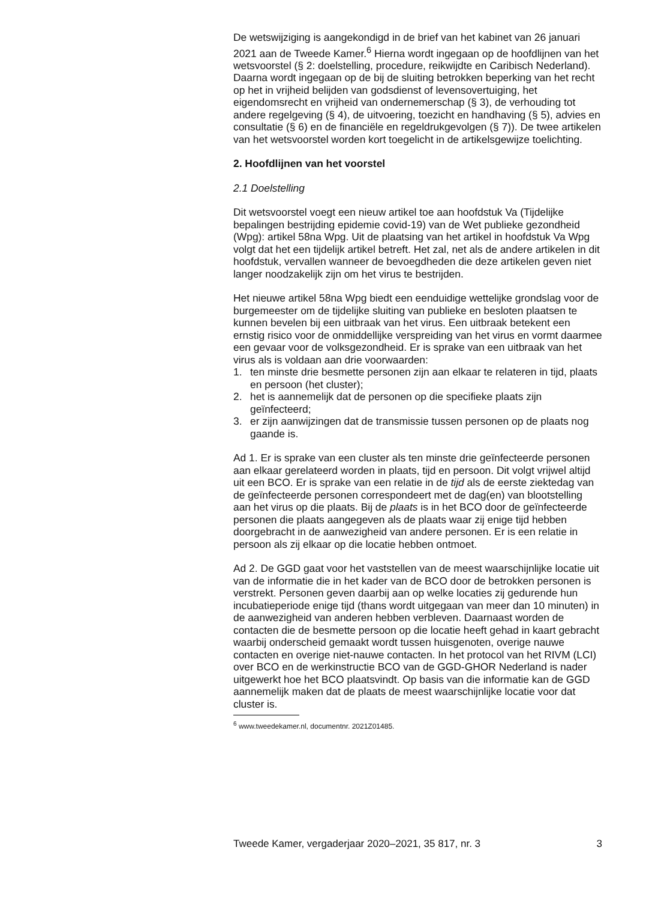De wetswijziging is aangekondigd in de brief van het kabinet van 26 januari 2021 aan de Tweede Kamer.<sup>6</sup> Hierna wordt ingegaan op de hoofdlijnen van het wetsvoorstel (§ 2: doelstelling, procedure, reikwijdte en Caribisch Nederland). Daarna wordt ingegaan op de bij de sluiting betrokken beperking van het recht op het in vrijheid belijden van godsdienst of levensovertuiging, het eigendomsrecht en vrijheid van ondernemerschap (§ 3), de verhouding tot andere regelgeving (§ 4), de uitvoering, toezicht en handhaving (§ 5), advies en consultatie (§ 6) en de financiële en regeldrukgevolgen (§ 7)). De twee artikelen van het wetsvoorstel worden kort toegelicht in de artikelsgewijze toelichting.
2. Hoofdlijnen van het voorstel
2.1 Doelstelling
Dit wetsvoorstel voegt een nieuw artikel toe aan hoofdstuk Va (Tijdelijke bepalingen bestrijding epidemie covid-19) van de Wet publieke gezondheid (Wpg): artikel 58na Wpg. Uit de plaatsing van het artikel in hoofdstuk Va Wpg volgt dat het een tijdelijk artikel betreft. Het zal, net als de andere artikelen in dit hoofdstuk, vervallen wanneer de bevoegdheden die deze artikelen geven niet langer noodzakelijk zijn om het virus te bestrijden.
Het nieuwe artikel 58na Wpg biedt een eenduidige wettelijke grondslag voor de burgemeester om de tijdelijke sluiting van publieke en besloten plaatsen te kunnen bevelen bij een uitbraak van het virus. Een uitbraak betekent een ernstig risico voor de onmiddellijke verspreiding van het virus en vormt daarmee een gevaar voor de volksgezondheid. Er is sprake van een uitbraak van het virus als is voldaan aan drie voorwaarden:
1. ten minste drie besmette personen zijn aan elkaar te relateren in tijd, plaats en persoon (het cluster);
2. het is aannemelijk dat de personen op die specifieke plaats zijn geïnfecteerd;
3. er zijn aanwijzingen dat de transmissie tussen personen op de plaats nog gaande is.
Ad 1. Er is sprake van een cluster als ten minste drie geïnfecteerde personen aan elkaar gerelateerd worden in plaats, tijd en persoon. Dit volgt vrijwel altijd uit een BCO. Er is sprake van een relatie in de tijd als de eerste ziektedag van de geïnfecteerde personen correspondeert met de dag(en) van blootstelling aan het virus op die plaats. Bij de plaats is in het BCO door de geïnfecteerde personen die plaats aangegeven als de plaats waar zij enige tijd hebben doorgebracht in de aanwezigheid van andere personen. Er is een relatie in persoon als zij elkaar op die locatie hebben ontmoet.
Ad 2. De GGD gaat voor het vaststellen van de meest waarschijnlijke locatie uit van de informatie die in het kader van de BCO door de betrokken personen is verstrekt. Personen geven daarbij aan op welke locaties zij gedurende hun incubatieperiode enige tijd (thans wordt uitgegaan van meer dan 10 minuten) in de aanwezigheid van anderen hebben verbleven. Daarnaast worden de contacten die de besmette persoon op die locatie heeft gehad in kaart gebracht waarbij onderscheid gemaakt wordt tussen huisgenoten, overige nauwe contacten en overige niet-nauwe contacten. In het protocol van het RIVM (LCI) over BCO en de werkinstructie BCO van de GGD-GHOR Nederland is nader uitgewerkt hoe het BCO plaatsvindt. Op basis van die informatie kan de GGD aannemelijk maken dat de plaats de meest waarschijnlijke locatie voor dat cluster is.
<sup>6</sup> www.tweedekamer.nl, documentnr. 2021Z01485.
Tweede Kamer, vergaderjaar 2020–2021, 35 817, nr. 3 3